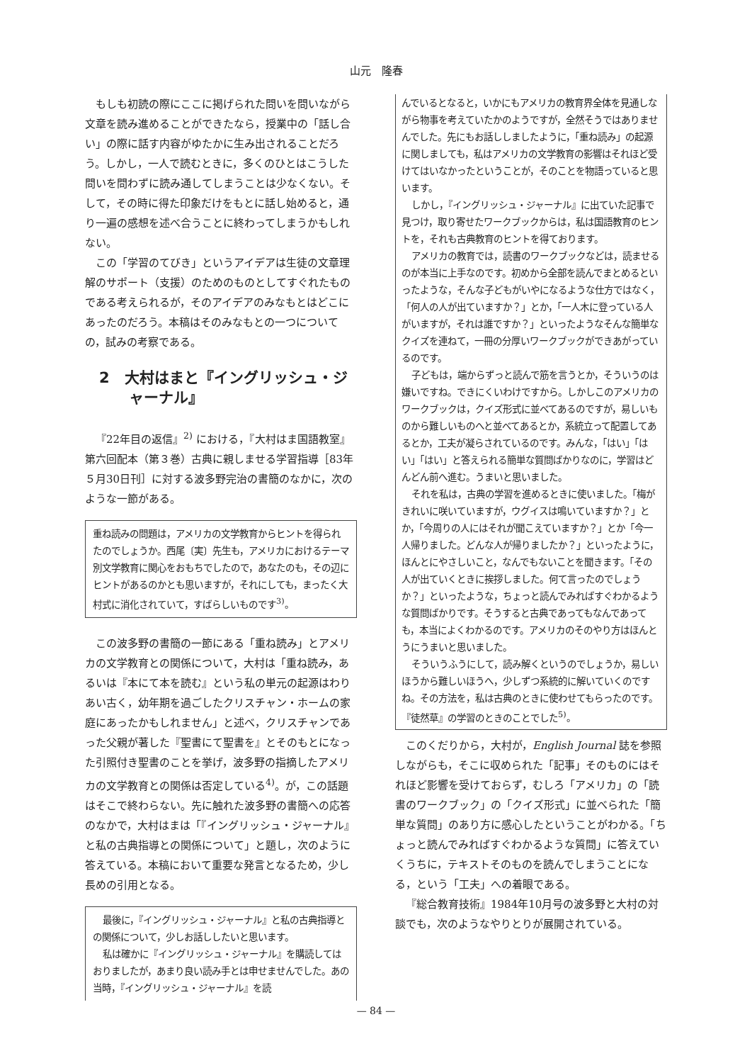山元　隆春
もしも初読の際にここに掲げられた問いを問いながら文章を読み進めることができたなら，授業中の「話し合い」の際に話す内容がゆたかに生み出されることだろう。しかし，一人で読むときに，多くのひとはこうした問いを問わずに読み通してしまうことは少なくない。そして，その時に得た印象だけをもとに話し始めると，通り一遍の感想を述べ合うことに終わってしまうかもしれない。
この「学習のてびき」というアイデアは生徒の文章理解のサポート（支援）のためのものとしてすぐれたものである考えられるが，そのアイデアのみなもとはどこにあったのだろう。本稿はそのみなもとの一つについての，試みの考察である。
2　大村はまと『イングリッシュ・ジャーナル』
『22年目の返信』<sup>2)</sup> における，『大村はま国語教室』第六回配本（第３巻）古典に親しませる学習指導［83年５月30日刊］に対する波多野完治の書簡のなかに，次のような一節がある。
重ね読みの問題は，アメリカの文学教育からヒントを得られたのでしょうか。西尾〔実〕先生も，アメリカにおけるテーマ別文学教育に関心をおもちでしたので，あなたのも，その辺にヒントがあるのかとも思いますが，それにしても，まったく大村式に消化されていて，すばらしいものです<sup>3)</sup>。
この波多野の書簡の一節にある「重ね読み」とアメリカの文学教育との関係について，大村は「重ね読み，あるいは『本にて本を読む』という私の単元の起源はわりあい古く，幼年期を過ごしたクリスチャン・ホームの家庭にあったかもしれません」と述べ，クリスチャンであった父親が著した『聖書にて聖書を』とそのもとになった引照付き聖書のことを挙げ，波多野の指摘したアメリカの文学教育との関係は否定している<sup>4)</sup>。が，この話題はそこで終わらない。先に触れた波多野の書簡への応答のなかで，大村はまは「『イングリッシュ・ジャーナル』と私の古典指導との関係について」と題し，次のように答えている。本稿において重要な発言となるため，少し長めの引用となる。
最後に，『イングリッシュ・ジャーナル』と私の古典指導との関係について，少しお話ししたいと思います。
私は確かに『イングリッシュ・ジャーナル』を購読してはおりましたが，あまり良い読み手とは申せませんでした。あの当時，『イングリッシュ・ジャーナル』を読
んでいるとなると，いかにもアメリカの教育界全体を見通しながら物事を考えていたかのようですが，全然そうではありませんでした。先にもお話ししましたように，「重ね読み」の起源に関しましても，私はアメリカの文学教育の影響はそれほど受けてはいなかったということが，そのことを物語っていると思います。
しかし，『イングリッシュ・ジャーナル』に出ていた記事で見つけ，取り寄せたワークブックからは，私は国語教育のヒントを，それも古典教育のヒントを得ております。
アメリカの教育では，読書のワークブックなどは，読ませるのが本当に上手なのです。初めから全部を読んでまとめるといったような，そんな子どもがいやになるような仕方ではなく，「何人の人が出ていますか？」とか，「一人木に登っている人がいますが，それは誰ですか？」といったようなそんな簡単なクイズを連ねて，一冊の分厚いワークブックができあがっているのです。
子どもは，端からずっと読んで筋を言うとか，そういうのは嫌いですね。できにくいわけですから。しかしこのアメリカのワークブックは，クイズ形式に並べてあるのですが，易しいものから難しいものへと並べてあるとか，系統立って配置してあるとか，工夫が凝らされているのです。みんな，「はい」「はい」「はい」と答えられる簡単な質問ばかりなのに，学習はどんどん前へ進む。うまいと思いました。
それを私は，古典の学習を進めるときに使いました。「梅がきれいに咲いていますが，ウグイスは鳴いていますか？」とか，「今周りの人にはそれが聞こえていますか？」とか「今一人帰りました。どんな人が帰りましたか？」といったように，ほんとにやさしいこと，なんでもないことを聞きます。「その人が出ていくときに挨拶しました。何て言ったのでしょうか？」といったような，ちょっと読んでみればすぐわかるような質問ばかりです。そうすると古典であってもなんであっても，本当によくわかるのです。アメリカのそのやり方はほんとうにうまいと思いました。
そういうふうにして，読み解くというのでしょうか，易しいほうから難しいほうへ，少しずつ系統的に解いていくのですね。その方法を，私は古典のときに使わせてもらったのです。『徒然草』の学習のときのことでした<sup>5)</sup>。
このくだりから，大村が，English Journal 誌を参照しながらも，そこに収められた「記事」そのものにはそれほど影響を受けておらず，むしろ「アメリカ」の「読書のワークブック」の「クイズ形式」に並べられた「簡単な質問」のあり方に感心したということがわかる。「ちょっと読んでみればすぐわかるような質問」に答えていくうちに，テキストそのものを読んでしまうことになる，という「工夫」への着眼である。
『総合教育技術』1984年10月号の波多野と大村の対談でも，次のようなやりとりが展開されている。
— 84 —